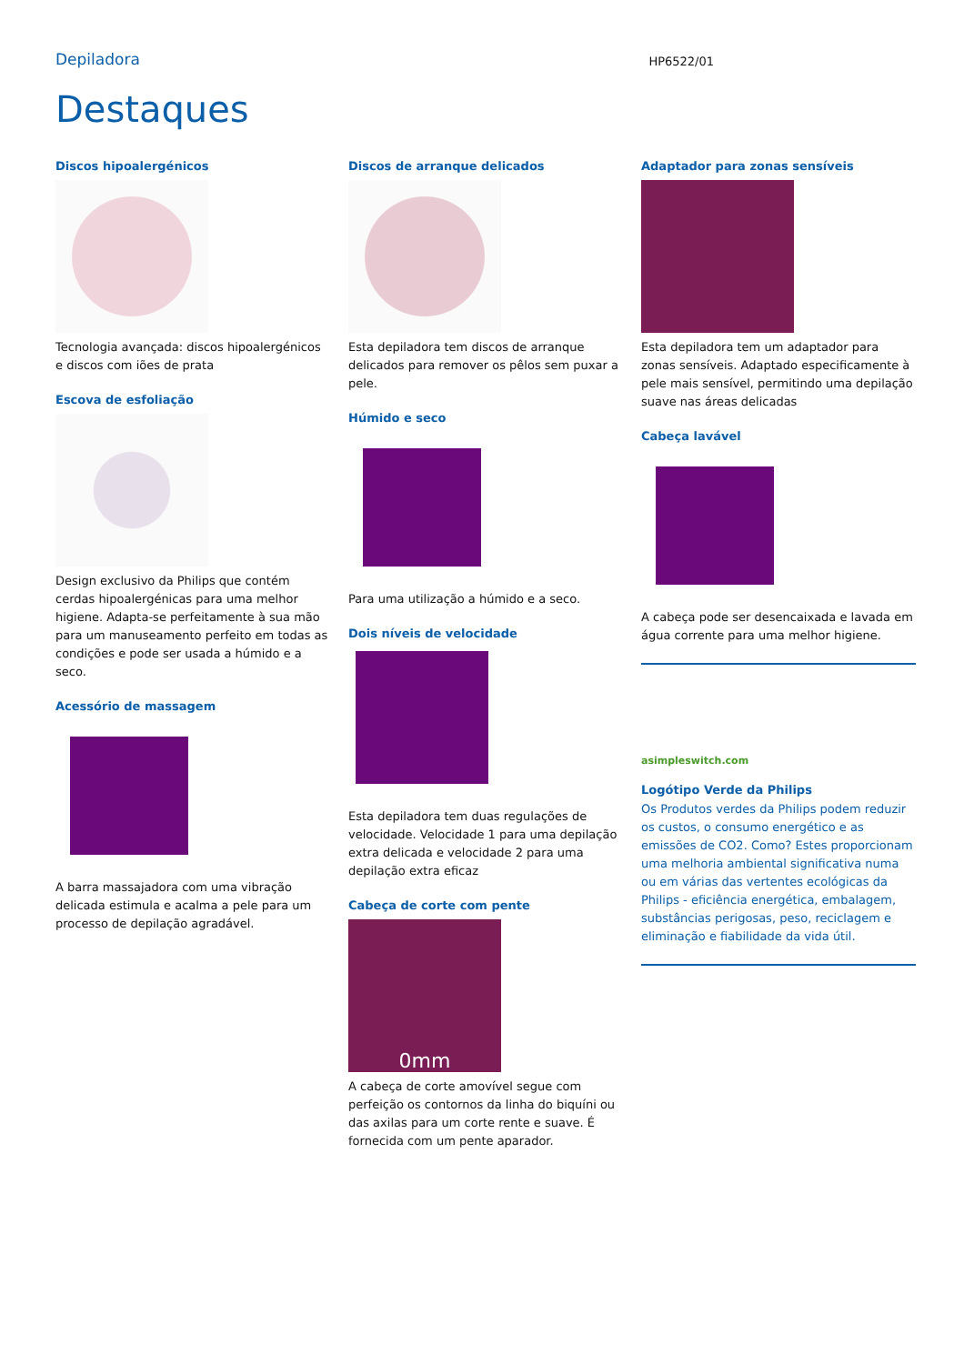Depiladora
HP6522/01
Destaques
Discos hipoalergénicos
Tecnologia avançada: discos hipoalergénicos e discos com iões de prata
Escova de esfoliação
Design exclusivo da Philips que contém cerdas hipoalergénicas para uma melhor higiene. Adapta-se perfeitamente à sua mão para um manuseamento perfeito em todas as condições e pode ser usada a húmido e a seco.
Acessório de massagem
A barra massajadora com uma vibração delicada estimula e acalma a pele para um processo de depilação agradável.
Discos de arranque delicados
Esta depiladora tem discos de arranque delicados para remover os pêlos sem puxar a pele.
Húmido e seco
Para uma utilização a húmido e a seco.
Dois níveis de velocidade
Esta depiladora tem duas regulações de velocidade. Velocidade 1 para uma depilação extra delicada e velocidade 2 para uma depilação extra eficaz
Cabeça de corte com pente
0mm
A cabeça de corte amovível segue com perfeição os contornos da linha do biquíni ou das axilas para um corte rente e suave. É fornecida com um pente aparador.
Adaptador para zonas sensíveis
Esta depiladora tem um adaptador para zonas sensíveis. Adaptado especificamente à pele mais sensível, permitindo uma depilação suave nas áreas delicadas
Cabeça lavável
A cabeça pode ser desencaixada e lavada em água corrente para uma melhor higiene.
asimpleswitch.com
Logótipo Verde da Philips
Os Produtos verdes da Philips podem reduzir os custos, o consumo energético e as emissões de CO2. Como? Estes proporcionam uma melhoria ambiental significativa numa ou em várias das vertentes ecológicas da Philips - eficiência energética, embalagem, substâncias perigosas, peso, reciclagem e eliminação e fiabilidade da vida útil.